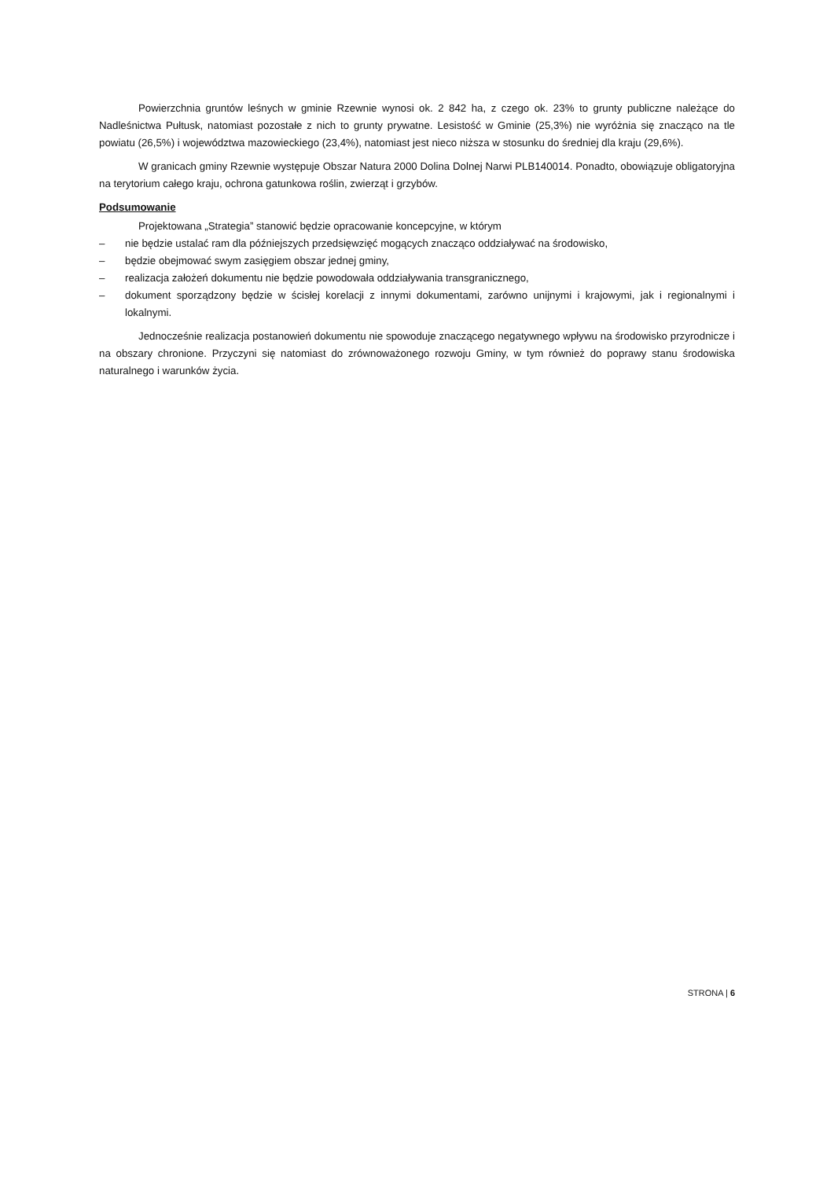Powierzchnia gruntów leśnych w gminie Rzewnie wynosi ok. 2 842 ha, z czego ok. 23% to grunty publiczne należące do Nadleśnictwa Pułtusk, natomiast pozostałe z nich to grunty prywatne. Lesistość w Gminie (25,3%) nie wyróżnia się znacząco na tle powiatu (26,5%) i województwa mazowieckiego (23,4%), natomiast jest nieco niższa w stosunku do średniej dla kraju (29,6%).
W granicach gminy Rzewnie występuje Obszar Natura 2000 Dolina Dolnej Narwi PLB140014. Ponadto, obowiązuje obligatoryjna na terytorium całego kraju, ochrona gatunkowa roślin, zwierząt i grzybów.
Podsumowanie
Projektowana „Strategia” stanowić będzie opracowanie koncepcyjne, w którym
– nie będzie ustalać ram dla późniejszych przedsięwzięć mogących znacząco oddziaływać na środowisko,
– będzie obejmować swym zasięgiem obszar jednej gminy,
– realizacja założeń dokumentu nie będzie powodowała oddziaływania transgranicznego,
– dokument sporządzony będzie w ścisłej korelacji z innymi dokumentami, zarówno unijnymi i krajowymi, jak i regionalnymi i lokalnymi.
Jednocześnie realizacja postanowień dokumentu nie spowoduje znaczącego negatywnego wpływu na środowisko przyrodnicze i na obszary chronione. Przyczyni się natomiast do zrównoważonego rozwoju Gminy, w tym również do poprawy stanu środowiska naturalnego i warunków życia.
STRONA | 6